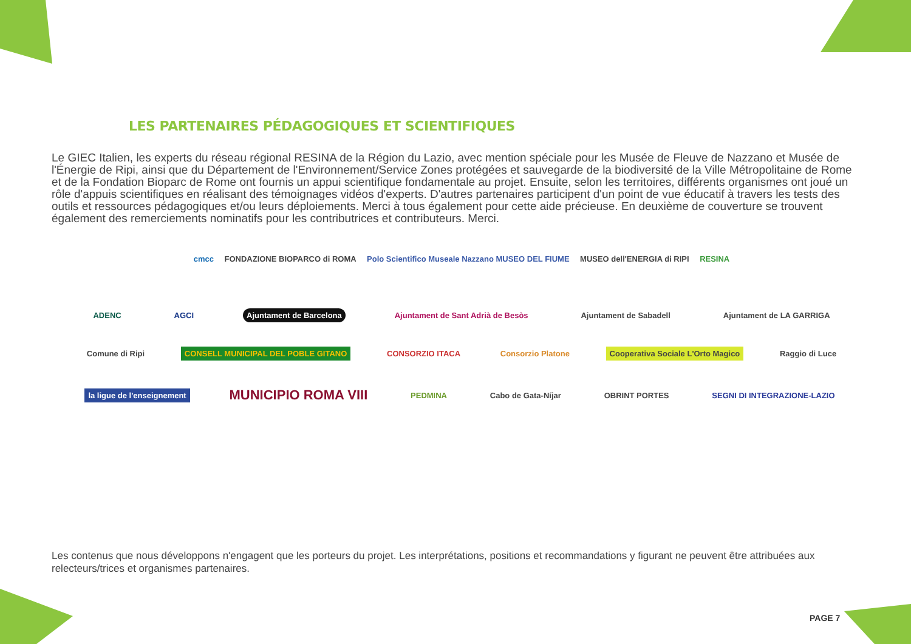LES PARTENAIRES PÉDAGOGIQUES ET SCIENTIFIQUES
Le GIEC Italien, les experts du réseau régional RESINA de la Région du Lazio, avec mention spéciale pour les Musée de Fleuve de Nazzano et Musée de l'Énergie de Ripi, ainsi que du Département de l'Environnement/Service Zones protégées et sauvegarde de la biodiversité de la Ville Métropolitaine de Rome et de la Fondation Bioparc de Rome ont fournis un appui scientifique fondamentale au projet. Ensuite, selon les territoires, différents organismes ont joué un rôle d'appuis scientifiques en réalisant des témoignages vidéos d'experts. D'autres partenaires participent d'un point de vue éducatif à travers les tests des outils et ressources pédagogiques et/ou leurs déploiements. Merci à tous également pour cette aide précieuse. En deuxième de couverture se trouvent également des remerciements nominatifs pour les contributrices et contributeurs. Merci.
cmcc FONDAZIONE BIOPARCO di ROMA Polo Scientifico Museale Nazzano MUSEO DEL FIUME MUSEO dell'ENERGIA di RIPI RESINA
ADENC AGCI Ajuntament de Barcelona Ajuntament de Sant Adrià de Besòs Ajuntament de Sabadell Ajuntament de LA GARRIGA
Comune di Ripi CONSELL MUNICIPAL DEL POBLE GITANO CONSORZIO ITACA Consorzio Platone Cooperativa Sociale L'Orto Magico Raggio di Luce
la ligue de l'enseignement MUNICIPIO ROMA VIII PEDMINA Cabo de Gata-Níjar OBRINT PORTES SEGNI DI INTEGRAZIONE-LAZIO
Les contenus que nous développons n'engagent que les porteurs du projet. Les interprétations, positions et recommandations y figurant ne peuvent être attribuées aux relecteurs/trices et organismes partenaires.
PAGE 7